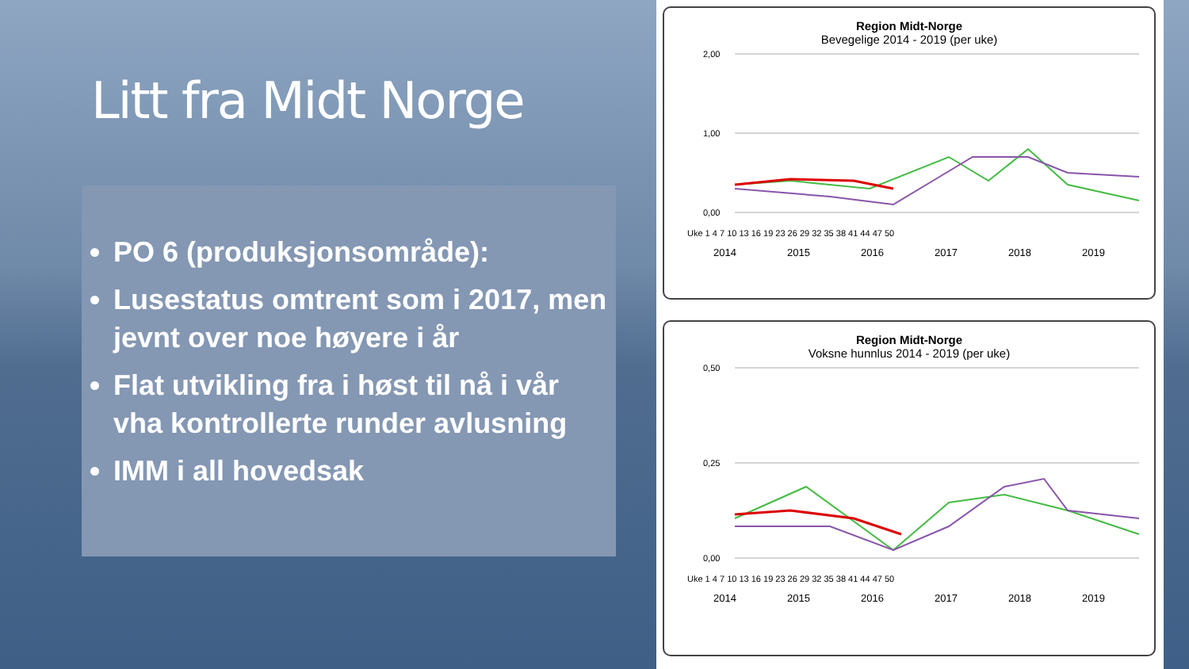Litt fra Midt Norge
PO 6 (produksjonsområde):
Lusestatus omtrent som i 2017, men jevnt over noe høyere i år
Flat utvikling fra i høst til nå i vår vha kontrollerte runder avlusning
IMM i all hovedsak
Region Midt-Norge
Bevegelige 2014 - 2019 (per uke)
2,00
1,00
0,00
Uke 1 4 7 10 13 16 19 23 26 29 32 35 38 41 44 47 50
2014 2015 2016 2017 2018 2019
Region Midt-Norge
Voksne hunnlus 2014 - 2019 (per uke)
0,50
0,25
0,00
Uke 1 4 7 10 13 16 19 23 26 29 32 35 38 41 44 47 50
2014 2015 2016 2017 2018 2019